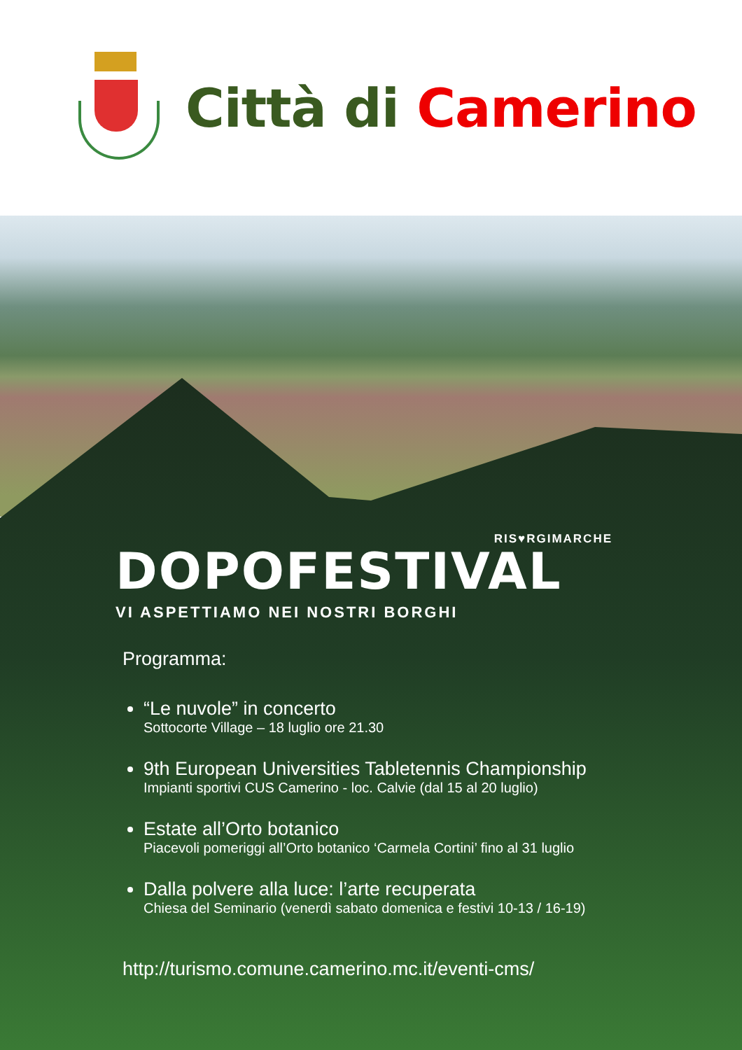Città di Camerino
RIS♥RGIMARCHE
DOPOFESTIVAL
VI ASPETTIAMO NEI NOSTRI BORGHI
Programma:
“Le nuvole” in concerto
Sottocorte Village – 18 luglio ore 21.30
9th European Universities Tabletennis Championship
Impianti sportivi CUS Camerino - loc. Calvie (dal 15 al 20 luglio)
Estate all’Orto botanico
Piacevoli pomeriggi all’Orto botanico ‘Carmela Cortini’ fino al 31 luglio
Dalla polvere alla luce: l’arte recuperata
Chiesa del Seminario (venerdì sabato domenica e festivi 10-13 / 16-19)
http://turismo.comune.camerino.mc.it/eventi-cms/